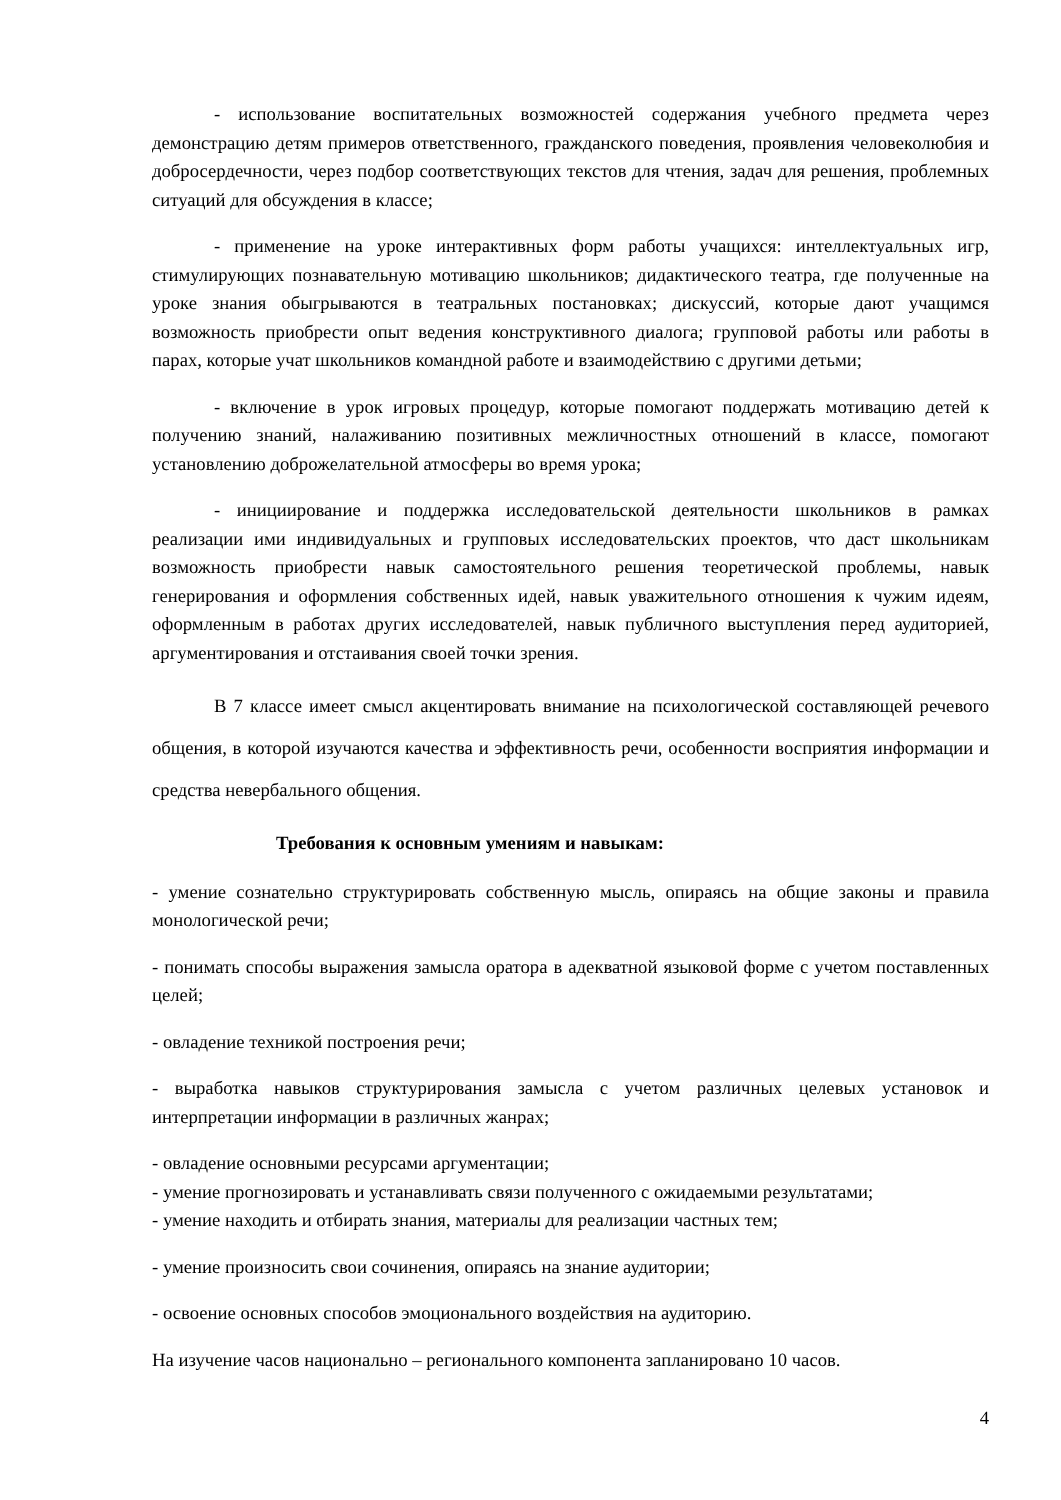- использование воспитательных возможностей содержания учебного предмета через демонстрацию детям примеров ответственного, гражданского поведения, проявления человеколюбия и добросердечности, через подбор соответствующих текстов для чтения, задач для решения, проблемных ситуаций для обсуждения в классе;
- применение на уроке интерактивных форм работы учащихся: интеллектуальных игр, стимулирующих познавательную мотивацию школьников; дидактического театра, где полученные на уроке знания обыгрываются в театральных постановках; дискуссий, которые дают учащимся возможность приобрести опыт ведения конструктивного диалога; групповой работы или работы в парах, которые учат школьников командной работе и взаимодействию с другими детьми;
- включение в урок игровых процедур, которые помогают поддержать мотивацию детей к получению знаний, налаживанию позитивных межличностных отношений в классе, помогают установлению доброжелательной атмосферы во время урока;
- инициирование и поддержка исследовательской деятельности школьников в рамках реализации ими индивидуальных и групповых исследовательских проектов, что даст школьникам возможность приобрести навык самостоятельного решения теоретической проблемы, навык генерирования и оформления собственных идей, навык уважительного отношения к чужим идеям, оформленным в работах других исследователей, навык публичного выступления перед аудиторией, аргументирования и отстаивания своей точки зрения.
В 7 классе имеет смысл акцентировать внимание на психологической составляющей речевого общения, в которой изучаются качества и эффективность речи, особенности восприятия информации и средства невербального общения.
Требования к основным умениям и навыкам:
- умение сознательно структурировать собственную мысль, опираясь на общие законы и правила монологической речи;
- понимать способы выражения замысла оратора в адекватной языковой форме с учетом поставленных целей;
- овладение техникой построения речи;
- выработка навыков структурирования замысла с учетом различных целевых установок и интерпретации информации в различных жанрах;
- овладение основными ресурсами аргументации;
- умение прогнозировать и устанавливать связи полученного с ожидаемыми результатами;
- умение находить и отбирать знания, материалы для реализации частных тем;
- умение произносить свои сочинения, опираясь на знание аудитории;
- освоение основных способов эмоционального воздействия на аудиторию.
На изучение часов национально – регионального компонента запланировано 10 часов.
4